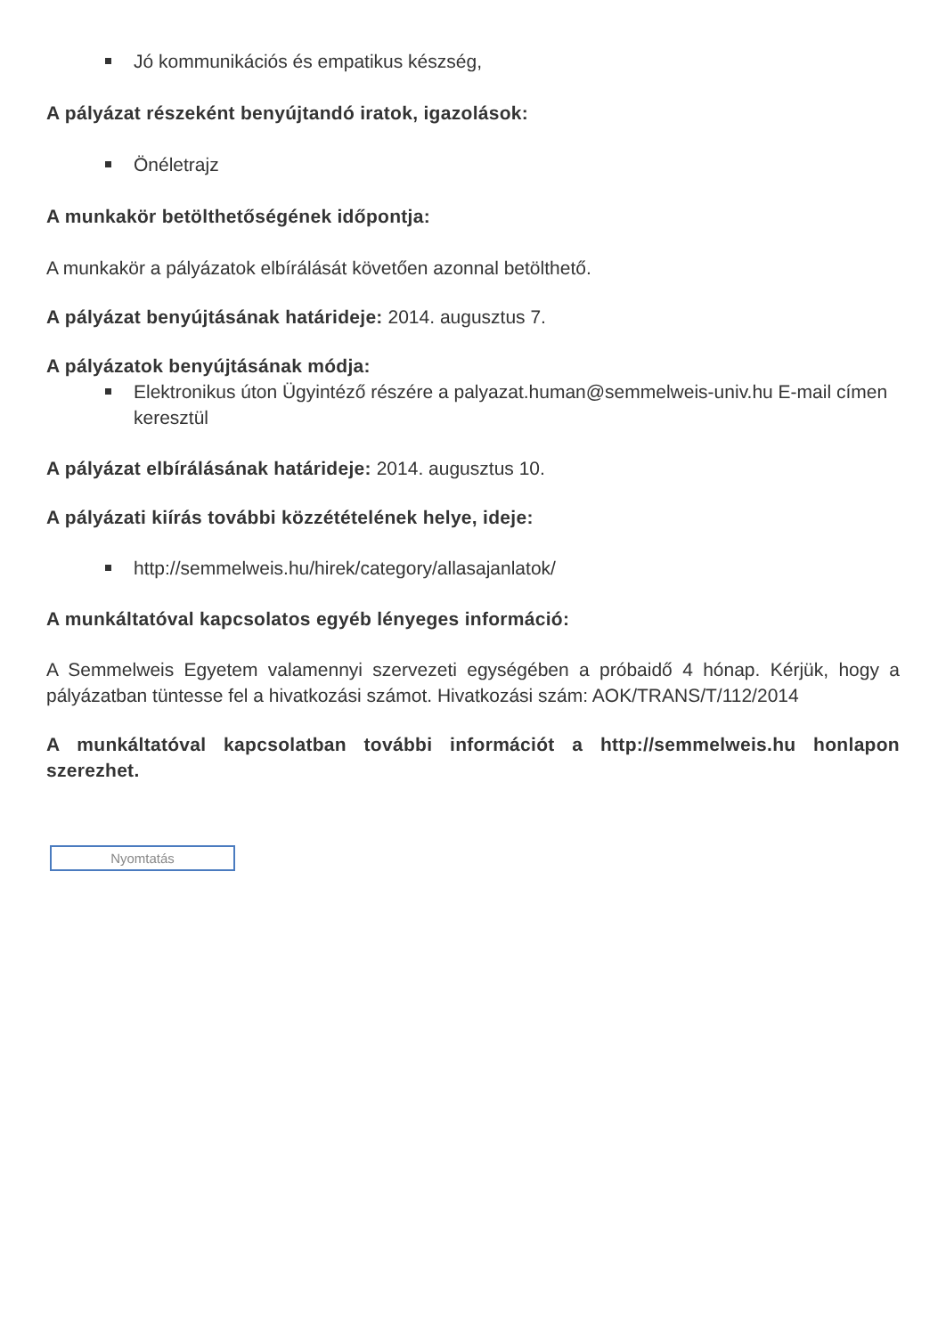Jó kommunikációs és empatikus készség,
A pályázat részeként benyújtandó iratok, igazolások:
Önéletrajz
A munkakör betölthetőségének időpontja:
A munkakör a pályázatok elbírálását követően azonnal betölthető.
A pályázat benyújtásának határideje: 2014. augusztus 7.
A pályázatok benyújtásának módja:
Elektronikus úton Ügyintéző részére a palyazat.human@semmelweis-univ.hu E-mail címen keresztül
A pályázat elbírálásának határideje: 2014. augusztus 10.
A pályázati kiírás további közzétételének helye, ideje:
http://semmelweis.hu/hirek/category/allasajanlatok/
A munkáltatóval kapcsolatos egyéb lényeges információ:
A Semmelweis Egyetem valamennyi szervezeti egységében a próbaidő 4 hónap. Kérjük, hogy a pályázatban tüntesse fel a hivatkozási számot. Hivatkozási szám: AOK/TRANS/T/112/2014
A munkáltatóval kapcsolatban további információt a http://semmelweis.hu honlapon szerezhet.
Nyomtatás